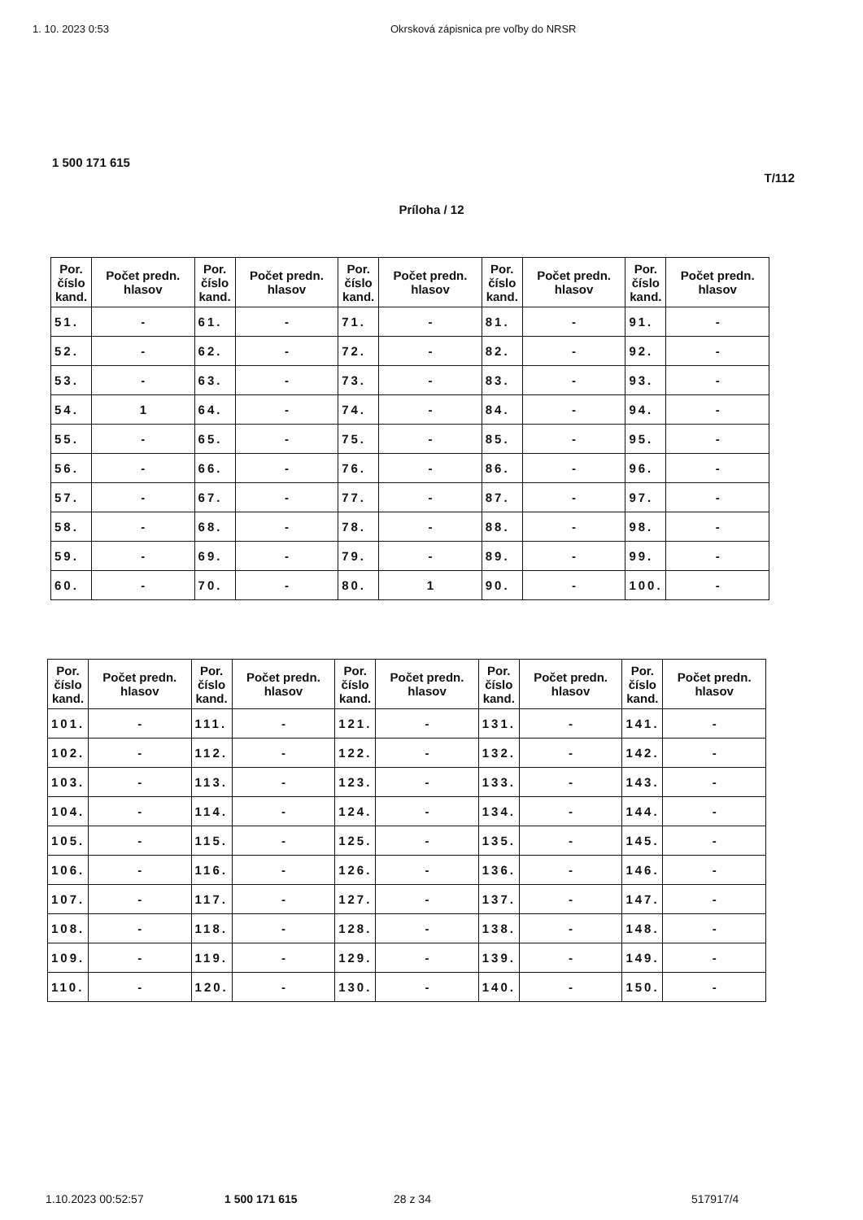1. 10. 2023 0:53 Okrsková zápisnica pre voľby do NRSR
1 500 171 615
T/112
Príloha / 12
| Por. číslo kand. | Počet predn. hlasov | Por. číslo kand. | Počet predn. hlasov | Por. číslo kand. | Počet predn. hlasov | Por. číslo kand. | Počet predn. hlasov | Por. číslo kand. | Počet predn. hlasov |
| --- | --- | --- | --- | --- | --- | --- | --- | --- | --- |
| 51. | - | 61. | - | 71. | - | 81. | - | 91. | - |
| 52. | - | 62. | - | 72. | - | 82. | - | 92. | - |
| 53. | - | 63. | - | 73. | - | 83. | - | 93. | - |
| 54. | 1 | 64. | - | 74. | - | 84. | - | 94. | - |
| 55. | - | 65. | - | 75. | - | 85. | - | 95. | - |
| 56. | - | 66. | - | 76. | - | 86. | - | 96. | - |
| 57. | - | 67. | - | 77. | - | 87. | - | 97. | - |
| 58. | - | 68. | - | 78. | - | 88. | - | 98. | - |
| 59. | - | 69. | - | 79. | - | 89. | - | 99. | - |
| 60. | - | 70. | - | 80. | 1 | 90. | - | 100. | - |
| Por. číslo kand. | Počet predn. hlasov | Por. číslo kand. | Počet predn. hlasov | Por. číslo kand. | Počet predn. hlasov | Por. číslo kand. | Počet predn. hlasov | Por. číslo kand. | Počet predn. hlasov |
| --- | --- | --- | --- | --- | --- | --- | --- | --- | --- |
| 101. | - | 111. | - | 121. | - | 131. | - | 141. | - |
| 102. | - | 112. | - | 122. | - | 132. | - | 142. | - |
| 103. | - | 113. | - | 123. | - | 133. | - | 143. | - |
| 104. | - | 114. | - | 124. | - | 134. | - | 144. | - |
| 105. | - | 115. | - | 125. | - | 135. | - | 145. | - |
| 106. | - | 116. | - | 126. | - | 136. | - | 146. | - |
| 107. | - | 117. | - | 127. | - | 137. | - | 147. | - |
| 108. | - | 118. | - | 128. | - | 138. | - | 148. | - |
| 109. | - | 119. | - | 129. | - | 139. | - | 149. | - |
| 110. | - | 120. | - | 130. | - | 140. | - | 150. | - |
1.10.2023 00:52:57 1 500 171 615 28 z 34 517917/4